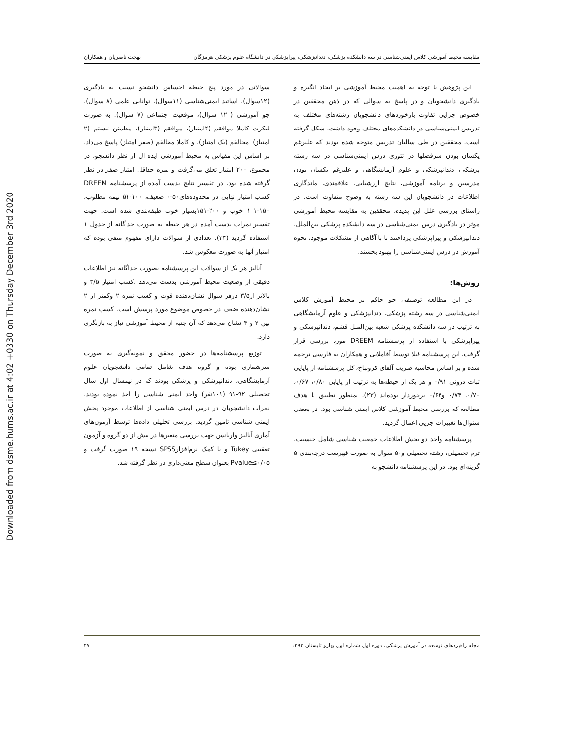Downloaded from dsme.hums.ac.ir at 4:02 +0330 on Thursday December 3rd 2020
مقایسه محیط آموزشی کلاس ایمنی‌شناسی در سه دانشکده پزشکی، دندانپزشکی، پیراپزشکی در دانشگاه علوم پزشکی هرمزگان بهجت ناصریان و همکاران
این پژوهش با توجه به اهمیت محیط آموزشی بر ایجاد انگیزه و یادگیری دانشجویان و در پاسخ به سوالی که در ذهن محققین در خصوص چرایی تفاوت بازخوردهای دانشجویان رشته‌های مختلف به تدریس ایمنی‌شناسی در دانشکده‌های مختلف وجود داشت، شکل گرفته است. محققین در طی سالیان تدریس متوجه شده بودند که علیرغم یکسان بودن سرفصلها در تئوری درس ایمنی‌شناسی در سه رشته پزشکی، دندانپزشکی و علوم آزمایشگاهی و علیرغم یکسان بودن مدرسین و برنامه آموزشی، نتایج ارزشیابی، علاقمندی، ماندگاری اطلاعات در دانشجویان این سه رشته به وضوح متفاوت است. در راستای بررسی علل این پدیده، محققین به مقایسه محیط آموزشی موثر در یادگیری درس ایمنی‌شناسی در سه دانشکده پزشکی بین‌الملل، دندانپزشکی و پیراپزشکی پرداختند تا با آگاهی از مشکلات موجود، نحوه آموزش در درس ایمنی‌شناسی را بهبود بخشند.
روش‌ها:
در این مطالعه توصیفی جو حاکم بر محیط آموزش کلاس ایمنی‌شناسی در سه رشته پزشکی، دندانپزشکی و علوم آزمایشگاهی به ترتیب در سه دانشکده پزشکی شعبه بین‌الملل قشم، دندانپزشکی و پیراپزشکی با استفاده از پرسشنامه DREEM مورد بررسی قرار گرفت. این پرسشنامه قبلا توسط آقاملایی و همکاران به فارسی ترجمه شده و بر اساس محاسبه ضریب آلفای کرونباخ، کل پرسشنامه از پایایی ثبات درونی ۰/۹۱ و هر یک از حیطه‌ها به ترتیب از پایایی ۰/۸۰، ۰/۶۷، ۰/۷۰، ۰/۷۴ و۰/۶۴ برخوردار بوده‌اند (۲۳). بمنظور تطبیق با هدف مطالعه که بررسی محیط آموزشی کلاس ایمنی شناسی بود، در بعضی سئوال‌ها تغییرات جزیی اعمال گردید.
پرسشنامه واجد دو بخش اطلاعات جمعیت شناسی شامل جنسیت، ترم تحصیلی، رشته تحصیلی و۵۰ سوال به صورت فهرست درجه‌بندی ۵ گزینه‌ای بود. در این پرسشنامه دانشجو به
سوالاتی در مورد پنج حیطه احساس دانشجو نسبت به یادگیری (۱۲سوال)، اساتید ایمنی‌شناسی (۱۱سوال)، توانایی علمی (۸ سوال)، جو آموزشی ( ۱۲ سوال)، موقعیت اجتماعی (۷ سوال). به صورت لیکرت کاملا موافقم (۴امتیاز)، موافقم (۳امتیاز)، مطمئن نیستم (۲ امتیاز)، مخالفم (یک امتیاز)، و کاملا مخالفم (صفر امتیاز) پاسخ می‌داد. بر اساس این مقیاس به محیط آموزشی ایده ال از نظر دانشجو، در مجموع، ۲۰۰ امتیاز تعلق می‌گرفت و نمره حداقل امتیاز صفر در نظر گرفته شده بود. در تفسیر نتایج بدست آمده از پرسشنامه DREEM کسب امتیاز نهایی در محدوده‌های۵۰-۰ ضعیف، ۱۰۰-۵۱ نیمه مطلوب، ۱۵۰-۱۰۱ خوب و ۲۰۰-۱۵۱بسیار خوب طبقه‌بندی شده است. جهت تفسیر نمرات بدست آمده در هر حیطه به صورت جداگانه از جدول ۱ استفاده گردید (۲۴). تعدادی از سوالات دارای مفهوم منفی بوده که امتیاز آنها به صورت معکوس شد.
آنالیز هر یک از سوالات این پرسشنامه بصورت جداگانه نیز اطلاعات دقیقی از وضعیت محیط آموزشی بدست می‌دهد .کسب امتیاز ۳/۵ و بالاتر از۳/۵ درهر سوال نشان‌دهنده قوت و کسب نمره ۲ وکمتر از ۲ نشان‌دهنده ضعف در خصوص موضوع مورد پرسش است. کسب نمره بین ۲ و ۳ نشان می‌دهد که آن جنبه از محیط آموزشی نیاز به بازنگری دارد.
توزیع پرسشنامه‌ها در حضور محقق و نمونه‌گیری به صورت سرشماری بوده و گروه هدف شامل تمامی دانشجویان علوم آزمایشگاهی، دندانپزشکی و پزشکی بودند که در نیمسال اول سال تحصیلی ۹۲-۹۱ (۱۰۱نفر) واحد ایمنی شناسی را اخذ نموده بودند. نمرات دانشجویان در درس ایمنی شناسی از اطلاعات موجود بخش ایمنی شناسی تامین گردید. بررسی تحلیلی داده‌ها توسط آزمون‌های آماری آنالیز واریانس جهت بررسی متغیرها در بیش از دو گروه و آزمون تعقیبی Tukey و با کمک نرم‌افزارSPSS نسخه ۱۹ صورت گرفت و Pvalue≤۰/۰۵ بعنوان سطح معنی‌داری در نظر گرفته شد.
مجله راهبردهای توسعه در آموزش پزشکی، دوره اول شماره اول بهارو تابستان ۱۳۹۳ ۴۷